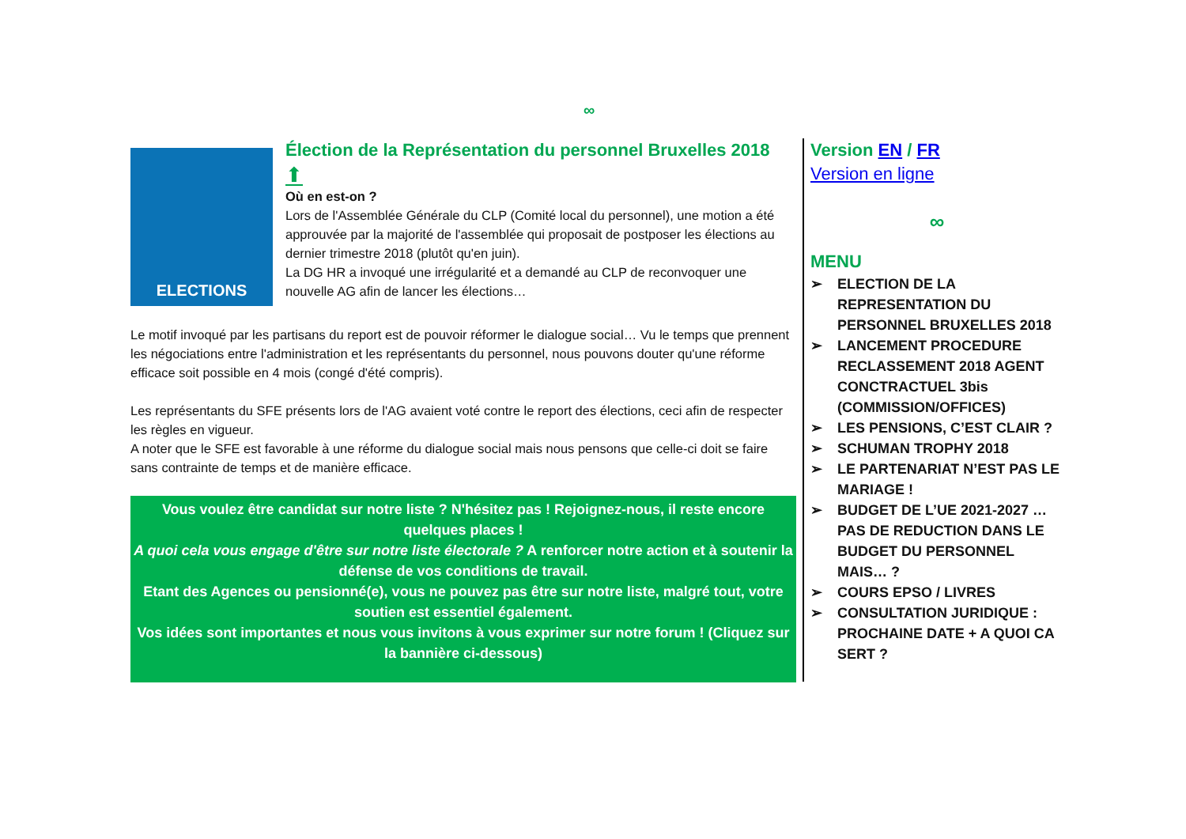∞
ELECTIONS
Élection de la Représentation du personnel Bruxelles 2018
⬆
Où en est-on ?
Lors de l'Assemblée Générale du CLP (Comité local du personnel), une motion a été approuvée par la majorité de l'assemblée qui proposait de postposer les élections au dernier trimestre 2018 (plutôt qu'en juin).
La DG HR a invoqué une irrégularité et a demandé au CLP de reconvoquer une nouvelle AG afin de lancer les élections…
Le motif invoqué par les partisans du report est de pouvoir réformer le dialogue social… Vu le temps que prennent les négociations entre l'administration et les représentants du personnel, nous pouvons douter qu'une réforme efficace soit possible en 4 mois (congé d'été compris).
Les représentants du SFE présents lors de l'AG avaient voté contre le report des élections, ceci afin de respecter les règles en vigueur.
A noter que le SFE est favorable à une réforme du dialogue social mais nous pensons que celle-ci doit se faire sans contrainte de temps et de manière efficace.
Vous voulez être candidat sur notre liste ? N'hésitez pas ! Rejoignez-nous, il reste encore quelques places !
A quoi cela vous engage d'être sur notre liste électorale ? A renforcer notre action et à soutenir la défense de vos conditions de travail.
Etant des Agences ou pensionné(e), vous ne pouvez pas être sur notre liste, malgré tout, votre soutien est essentiel également.
Vos idées sont importantes et nous vous invitons à vous exprimer sur notre forum ! (Cliquez sur la bannière ci-dessous)
Version EN / FR
Version en ligne
∞
MENU
➢ ELECTION DE LA REPRESENTATION DU PERSONNEL BRUXELLES 2018
➢ LANCEMENT PROCEDURE RECLASSEMENT 2018 AGENT CONCTRACTUEL 3bis (COMMISSION/OFFICES)
➢ LES PENSIONS, C’EST CLAIR ?
➢ SCHUMAN TROPHY 2018
➢ LE PARTENARIAT N’EST PAS LE MARIAGE !
➢ BUDGET DE L’UE 2021-2027 … PAS DE REDUCTION DANS LE BUDGET DU PERSONNEL MAIS… ?
➢ COURS EPSO / LIVRES
➢ CONSULTATION JURIDIQUE : PROCHAINE DATE + A QUOI CA SERT ?